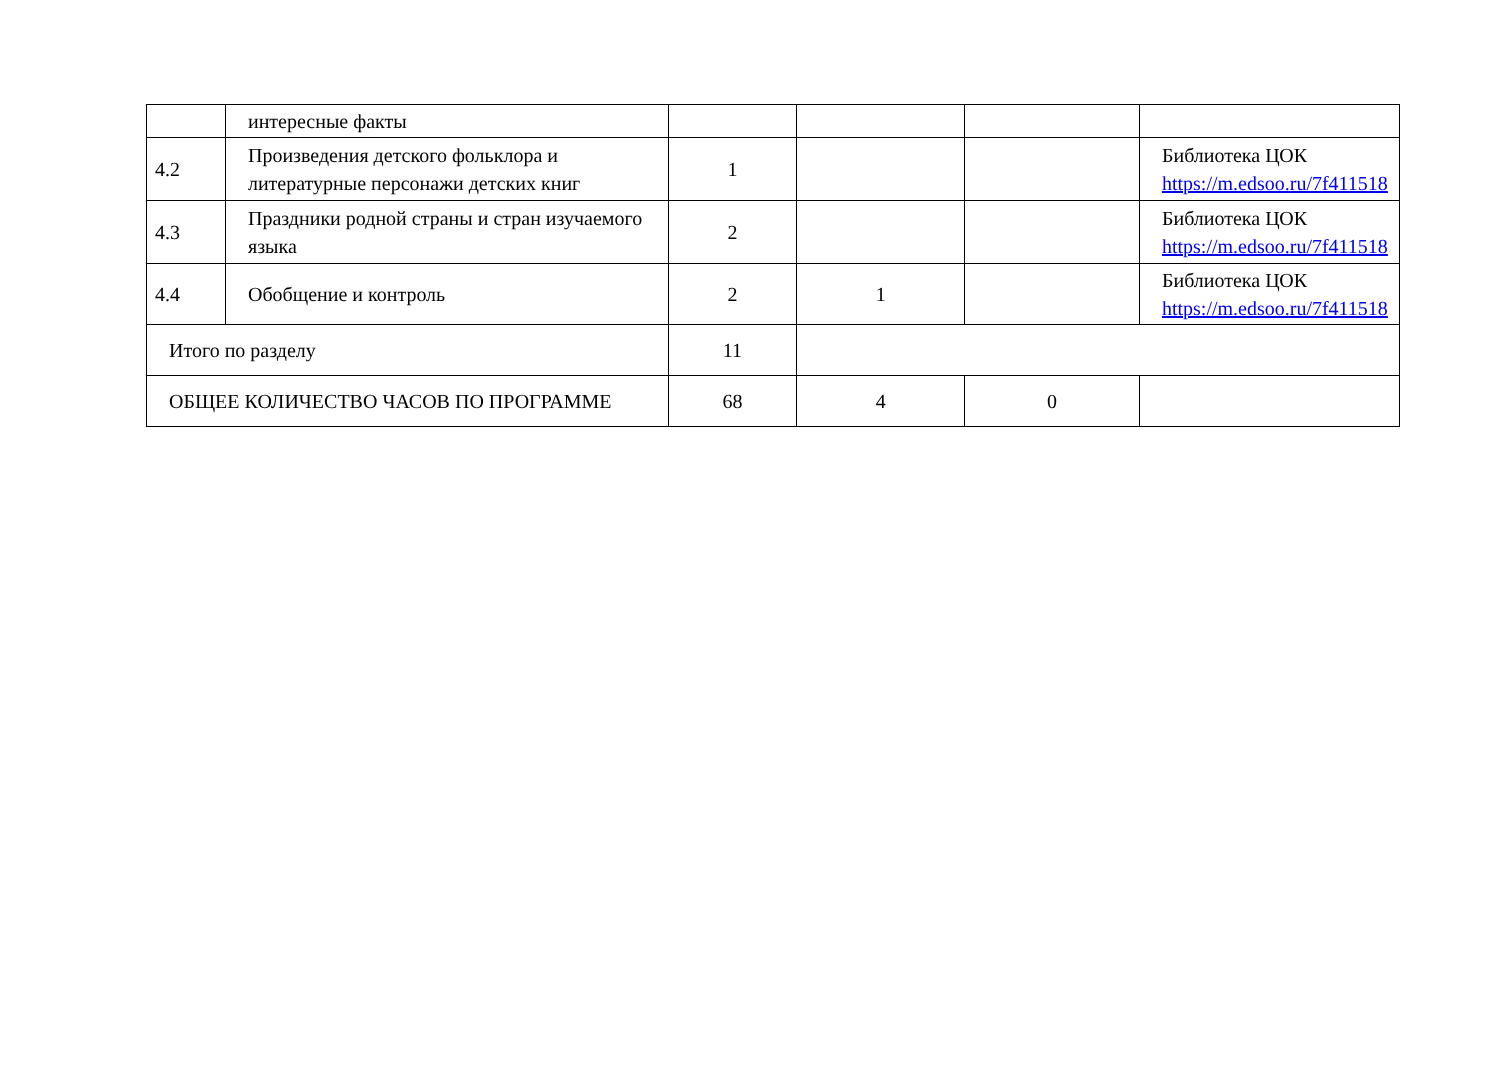| | интересные факты | | | | |
| 4.2 | Произведения детского фольклора и литературные персонажи детских книг | 1 | | | Библиотека ЦОК https://m.edsoo.ru/7f411518 |
| 4.3 | Праздники родной страны и стран изучаемого языка | 2 | | | Библиотека ЦОК https://m.edsoo.ru/7f411518 |
| 4.4 | Обобщение и контроль | 2 | 1 | | Библиотека ЦОК https://m.edsoo.ru/7f411518 |
| Итого по разделу | | 11 | | | |
| ОБЩЕЕ КОЛИЧЕСТВО ЧАСОВ ПО ПРОГРАММЕ | | 68 | 4 | 0 | |